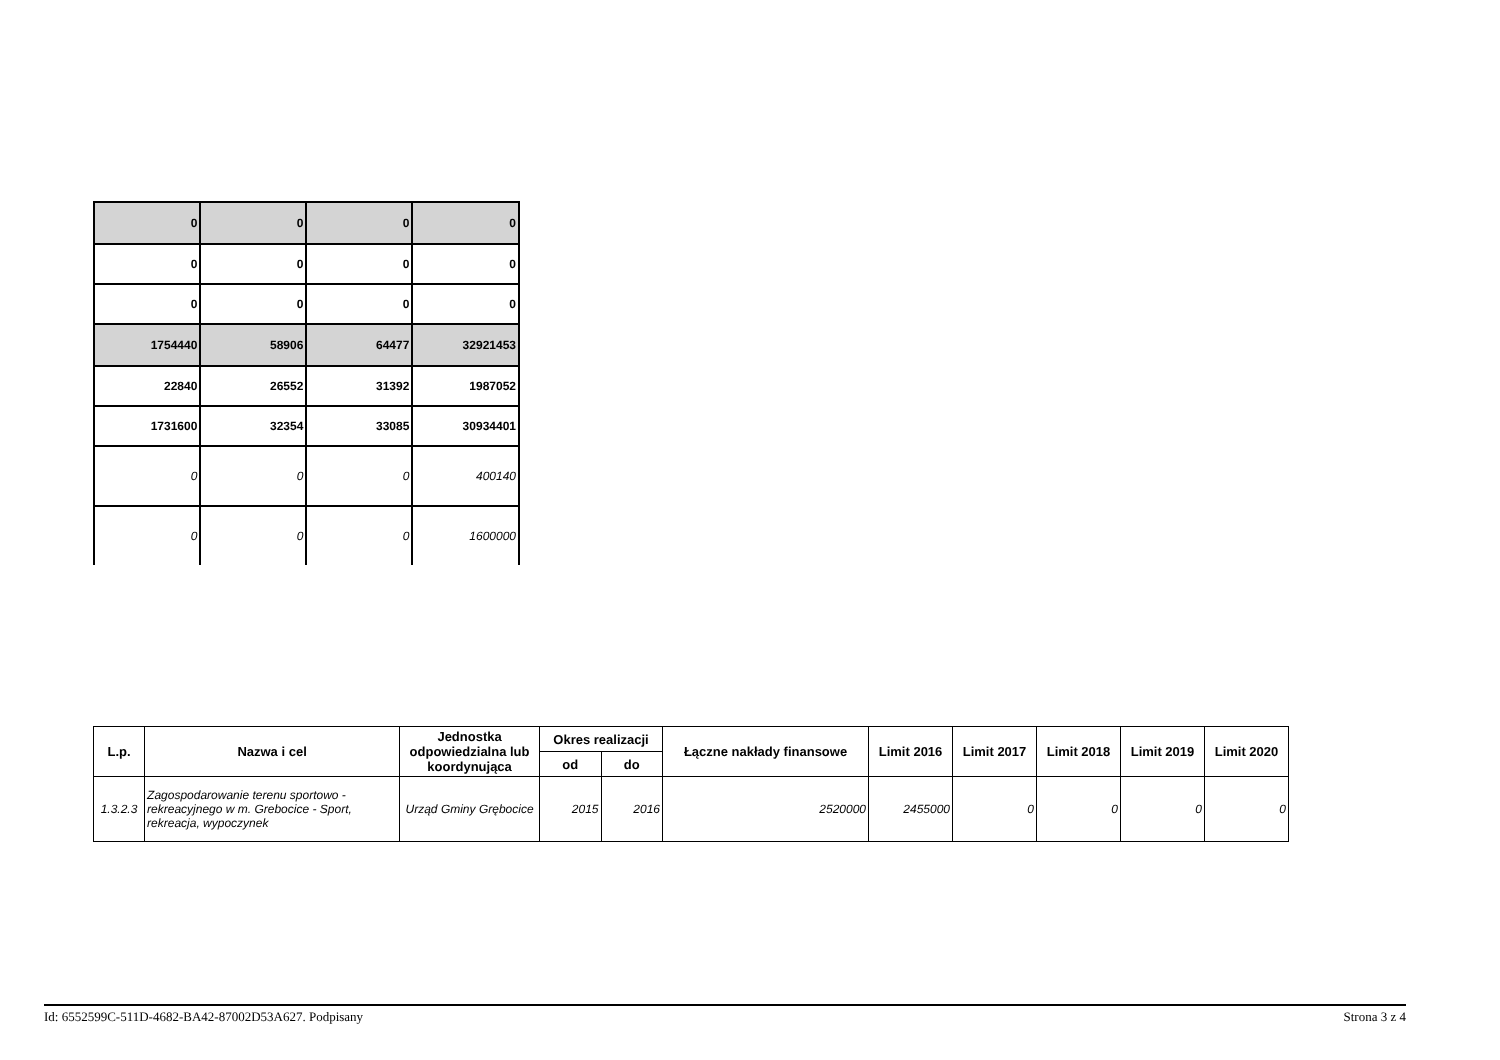| 0 | 0 | 0 | 0 |
| 0 | 0 | 0 | 0 |
| 0 | 0 | 0 | 0 |
| 1754440 | 58906 | 64477 | 32921453 |
| 22840 | 26552 | 31392 | 1987052 |
| 1731600 | 32354 | 33085 | 30934401 |
| 0 | 0 | 0 | 400140 |
| 0 | 0 | 0 | 1600000 |
| L.p. | Nazwa i cel | Jednostka odpowiedzialna lub koordynująca | Okres realizacji | | Łączne nakłady finansowe | Limit 2016 | Limit 2017 | Limit 2018 | Limit 2019 | Limit 2020 |
| --- | --- | --- | --- | --- | --- | --- | --- | --- | --- | --- |
| | | | od | do | | | | | | |
| 1.3.2.3 | Zagospodarowanie terenu sportowo - rekreacyjnego w m. Grebocice - Sport, rekreacja, wypoczynek | Urząd Gminy Grębocice | 2015 | 2016 | 2520000 | 2455000 | 0 | 0 | 0 | 0 |
Id: 6552599C-511D-4682-BA42-87002D53A627. Podpisany Strona 3 z 4